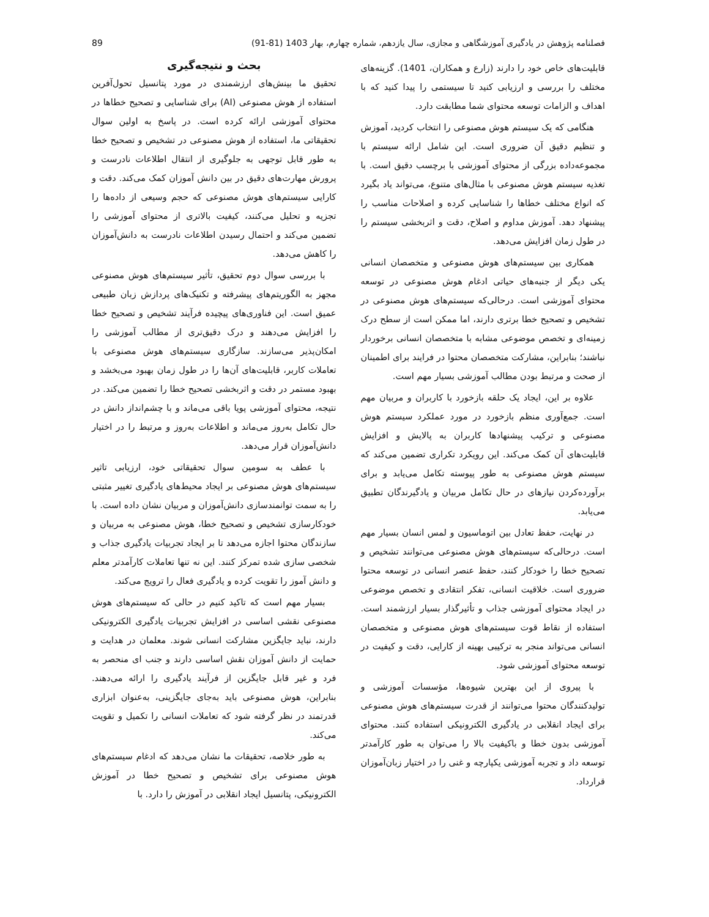فصلنامه پژوهش در یادگیری آموزشگاهی و مجازی، سال یازدهم، شماره چهارم، بهار 1403 (81-91) 89
قابلیت‌های خاص خود را دارند (زارع و همکاران، 1401). گزینه‌های مختلف را بررسی و ارزیابی کنید تا سیستمی را پیدا کنید که با اهداف و الزامات توسعه محتوای شما مطابقت دارد.
هنگامی که یک سیستم هوش مصنوعی را انتخاب کردید، آموزش و تنظیم دقیق آن ضروری است. این شامل ارائه سیستم با مجموعه‌داده بزرگی از محتوای آموزشی با برچسب دقیق است. با تغذیه سیستم هوش مصنوعی با مثال‌های متنوع، می‌تواند یاد بگیرد که انواع مختلف خطاها را شناسایی کرده و اصلاحات مناسب را پیشنهاد دهد. آموزش مداوم و اصلاح، دقت و اثربخشی سیستم را در طول زمان افزایش می‌دهد.
همکاری بین سیستم‌های هوش مصنوعی و متخصصان انسانی یکی دیگر از جنبه‌های حیاتی ادغام هوش مصنوعی در توسعه محتوای آموزشی است. درحالی‌که سیستم‌های هوش مصنوعی در تشخیص و تصحیح خطا برتری دارند، اما ممکن است از سطح درک زمینه‌ای و تخصص موضوعی مشابه با متخصصان انسانی برخوردار نباشند؛ بنابراین، مشارکت متخصصان محتوا در فرایند برای اطمینان از صحت و مرتبط بودن مطالب آموزشی بسیار مهم است.
علاوه بر این، ایجاد یک حلقه بازخورد با کاربران و مربیان مهم است. جمع‌آوری منظم بازخورد در مورد عملکرد سیستم هوش مصنوعی و ترکیب پیشنهادها کاربران به پالایش و افزایش قابلیت‌های آن کمک می‌کند. این رویکرد تکراری تضمین می‌کند که سیستم هوش مصنوعی به طور پیوسته تکامل می‌یابد و برای برآورده‌کردن نیازهای در حال تکامل مربیان و یادگیرندگان تطبیق می‌یابد.
در نهایت، حفظ تعادل بین اتوماسیون و لمس انسان بسیار مهم است. درحالی‌که سیستم‌های هوش مصنوعی می‌توانند تشخیص و تصحیح خطا را خودکار کنند، حفظ عنصر انسانی در توسعه محتوا ضروری است. خلاقیت انسانی، تفکر انتقادی و تخصص موضوعی در ایجاد محتوای آموزشی جذاب و تأثیرگذار بسیار ارزشمند است. استفاده از نقاط قوت سیستم‌های هوش مصنوعی و متخصصان انسانی می‌تواند منجر به ترکیبی بهینه از کارایی، دقت و کیفیت در توسعه محتوای آموزشی شود.
با پیروی از این بهترین شیوه‌ها، مؤسسات آموزشی و تولیدکنندگان محتوا می‌توانند از قدرت سیستم‌های هوش مصنوعی برای ایجاد انقلابی در یادگیری الکترونیکی استفاده کنند. محتوای آموزشی بدون خطا و باکیفیت بالا را می‌توان به طور کارآمدتر توسعه داد و تجربه آموزشی یکپارچه و غنی را در اختیار زبان‌آموزان قرارداد.
بحث و نتیجه‌گیری
تحقیق ما بینش‌های ارزشمندی در مورد پتانسیل تحول‌آفرین استفاده از هوش مصنوعی (AI) برای شناسایی و تصحیح خطاها در محتوای آموزشی ارائه کرده است. در پاسخ به اولین سوال تحقیقاتی ما، استفاده از هوش مصنوعی در تشخیص و تصحیح خطا به طور قابل توجهی به جلوگیری از انتقال اطلاعات نادرست و پرورش مهارت‌های دقیق در بین دانش آموزان کمک می‌کند. دقت و کارایی سیستم‌های هوش مصنوعی که حجم وسیعی از داده‌ها را تجزیه و تحلیل می‌کنند، کیفیت بالاتری از محتوای آموزشی را تضمین می‌کند و احتمال رسیدن اطلاعات نادرست به دانش‌آموزان را کاهش می‌دهد.
با بررسی سوال دوم تحقیق، تأثیر سیستم‌های هوش مصنوعی مجهز به الگوریتم‌های پیشرفته و تکنیک‌های پردازش زبان طبیعی عمیق است. این فناوری‌های پیچیده فرآیند تشخیص و تصحیح خطا را افزایش می‌دهند و درک دقیق‌تری از مطالب آموزشی را امکان‌پذیر می‌سازند. سازگاری سیستم‌های هوش مصنوعی با تعاملات کاربر، قابلیت‌های آن‌ها را در طول زمان بهبود می‌بخشد و بهبود مستمر در دقت و اثربخشی تصحیح خطا را تضمین می‌کند. در نتیجه، محتوای آموزشی پویا باقی می‌ماند و با چشم‌انداز دانش در حال تکامل به‌روز می‌ماند و اطلاعات به‌روز و مرتبط را در اختیار دانش‌آموزان قرار می‌دهد.
با عطف به سومین سوال تحقیقاتی خود، ارزیابی تاثیر سیستم‌های هوش مصنوعی بر ایجاد محیط‌های یادگیری تغییر مثبتی را به سمت توانمندسازی دانش‌آموزان و مربیان نشان داده است. با خودکارسازی تشخیص و تصحیح خطا، هوش مصنوعی به مربیان و سازندگان محتوا اجازه می‌دهد تا بر ایجاد تجربیات یادگیری جذاب و شخصی سازی شده تمرکز کنند. این نه تنها تعاملات کارآمدتر معلم و دانش آموز را تقویت کرده و یادگیری فعال را ترویج می‌کند.
بسیار مهم است که تاکید کنیم در حالی که سیستم‌های هوش مصنوعی نقشی اساسی در افزایش تجربیات یادگیری الکترونیکی دارند، نباید جایگزین مشارکت انسانی شوند. معلمان در هدایت و حمایت از دانش آموزان نقش اساسی دارند و جنب ای منحصر به فرد و غیر قابل جایگزین از فرآیند یادگیری را ارائه می‌دهند. بنابراین، هوش مصنوعی باید به‌جای جایگزینی، به‌عنوان ابزاری قدرتمند در نظر گرفته شود که تعاملات انسانی را تکمیل و تقویت می‌کند.
به طور خلاصه، تحقیقات ما نشان می‌دهد که ادغام سیستم‌های هوش مصنوعی برای تشخیص و تصحیح خطا در آموزش الکترونیکی، پتانسیل ایجاد انقلابی در آموزش را دارد. با